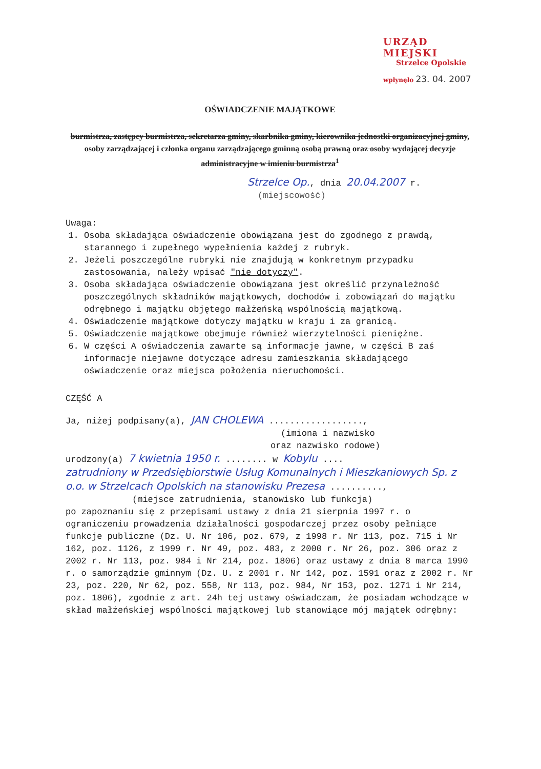URZĄD MIEJSKI
Strzelce Opolskie
wpłynęło 23. 04. 2007
OŚWIADCZENIE MAJĄTKOWE
burmistrza, zastępcy burmistrza, sekretarza gminy, skarbnika gminy, kierownika jednostki organizacyjnej gminy, osoby zarządzającej i członka organu zarządzającego gminną osobą prawną oraz osoby wydającej decyzje administracyjne w imieniu burmistrza<sup>1</sup>
Strzelce Op., dnia 20.04.2007 r.
(miejscowość)
Uwaga:
1. Osoba składająca oświadczenie obowiązana jest do zgodnego z prawdą, starannego i zupełnego wypełnienia każdej z rubryk.
2. Jeżeli poszczególne rubryki nie znajdują w konkretnym przypadku zastosowania, należy wpisać "nie dotyczy".
3. Osoba składająca oświadczenie obowiązana jest określić przynależność poszczególnych składników majątkowych, dochodów i zobowiązań do majątku odrębnego i majątku objętego małżeńską wspólnością majątkową.
4. Oświadczenie majątkowe dotyczy majątku w kraju i za granicą.
5. Oświadczenie majątkowe obejmuje również wierzytelności pieniężne.
6. W części A oświadczenia zawarte są informacje jawne, w części B zaś informacje niejawne dotyczące adresu zamieszkania składającego oświadczenie oraz miejsca położenia nieruchomości.
CZĘŚĆ A
Ja, niżej podpisany(a), JAN CHOLEWA ..................,
(imiona i nazwisko
oraz nazwisko rodowe)
urodzony(a) 7 kwietnia 1950 r. ........ w Kobylu ....
zatrudniony w Przedsiębiorstwie Usług Komunalnych i Mieszkaniowych Sp. z o.o. w Strzelcach Opolskich na stanowisku Prezesa ..........,
(miejsce zatrudnienia, stanowisko lub funkcja)
po zapoznaniu się z przepisami ustawy z dnia 21 sierpnia 1997 r. o ograniczeniu prowadzenia działalności gospodarczej przez osoby pełniące funkcje publiczne (Dz. U. Nr 106, poz. 679, z 1998 r. Nr 113, poz. 715 i Nr 162, poz. 1126, z 1999 r. Nr 49, poz. 483, z 2000 r. Nr 26, poz. 306 oraz z 2002 r. Nr 113, poz. 984 i Nr 214, poz. 1806) oraz ustawy z dnia 8 marca 1990 r. o samorządzie gminnym (Dz. U. z 2001 r. Nr 142, poz. 1591 oraz z 2002 r. Nr 23, poz. 220, Nr 62, poz. 558, Nr 113, poz. 984, Nr 153, poz. 1271 i Nr 214, poz. 1806), zgodnie z art. 24h tej ustawy oświadczam, że posiadam wchodzące w skład małżeńskiej wspólności majątkowej lub stanowiące mój majątek odrębny: